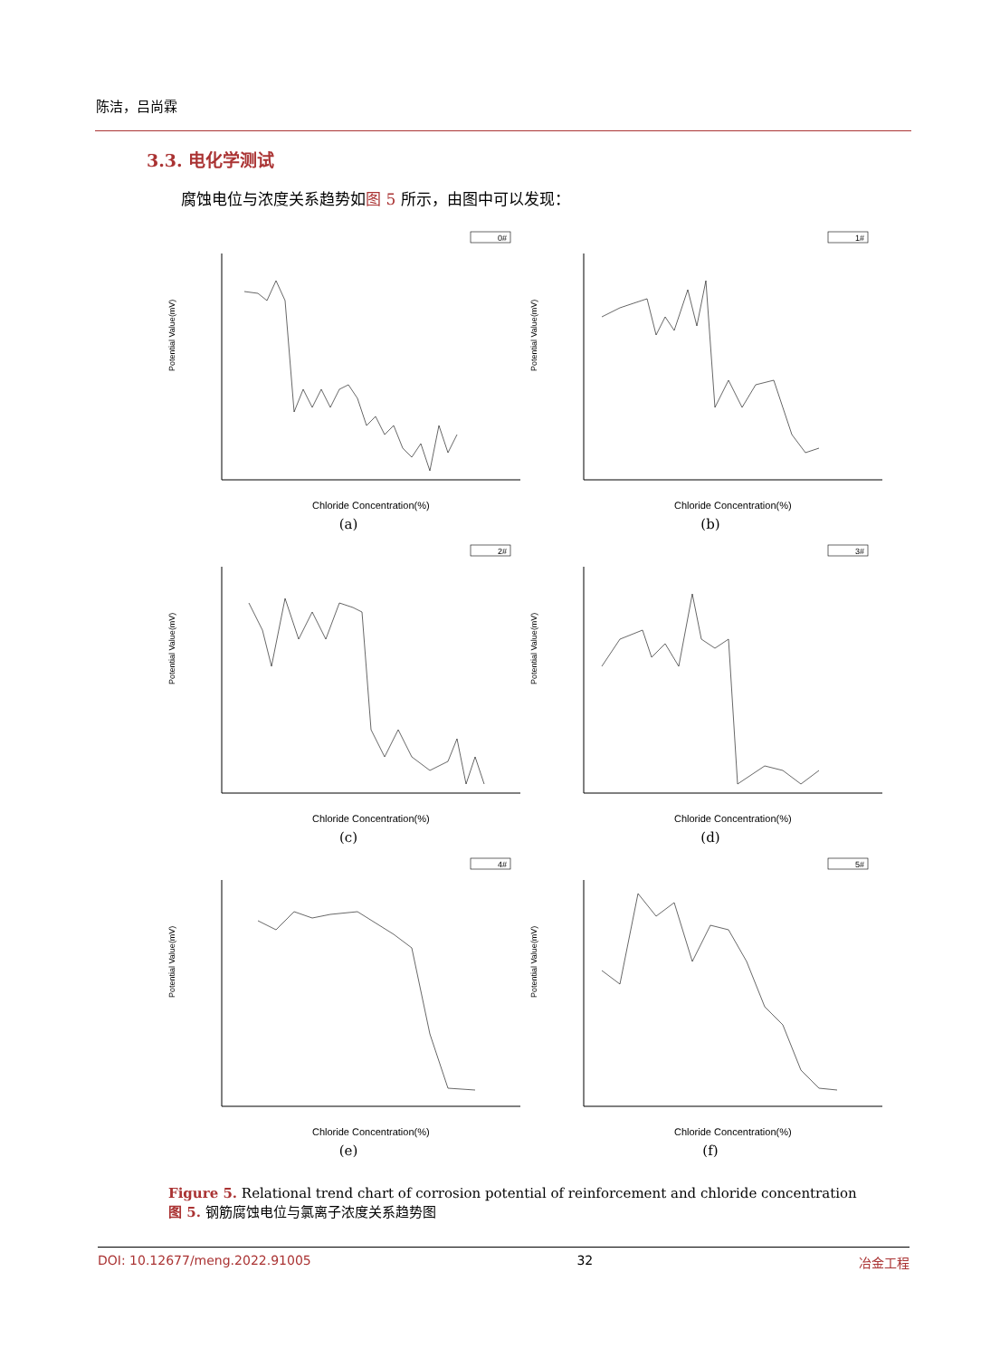陈洁，吕尚霖
3.3. 电化学测试
腐蚀电位与浓度关系趋势如图 5 所示，由图中可以发现：
0#
Potential Value(mV)
Chloride Concentration(%)
(a)
1#
Potential Value(mV)
Chloride Concentration(%)
(b)
2#
Potential Value(mV)
Chloride Concentration(%)
(c)
3#
Potential Value(mV)
Chloride Concentration(%)
(d)
4#
Potential Value(mV)
Chloride Concentration(%)
(e)
5#
Potential Value(mV)
Chloride Concentration(%)
(f)
Figure 5. Relational trend chart of corrosion potential of reinforcement and chloride concentration
图 5. 钢筋腐蚀电位与氯离子浓度关系趋势图
DOI: 10.12677/meng.2022.91005 32 冶金工程